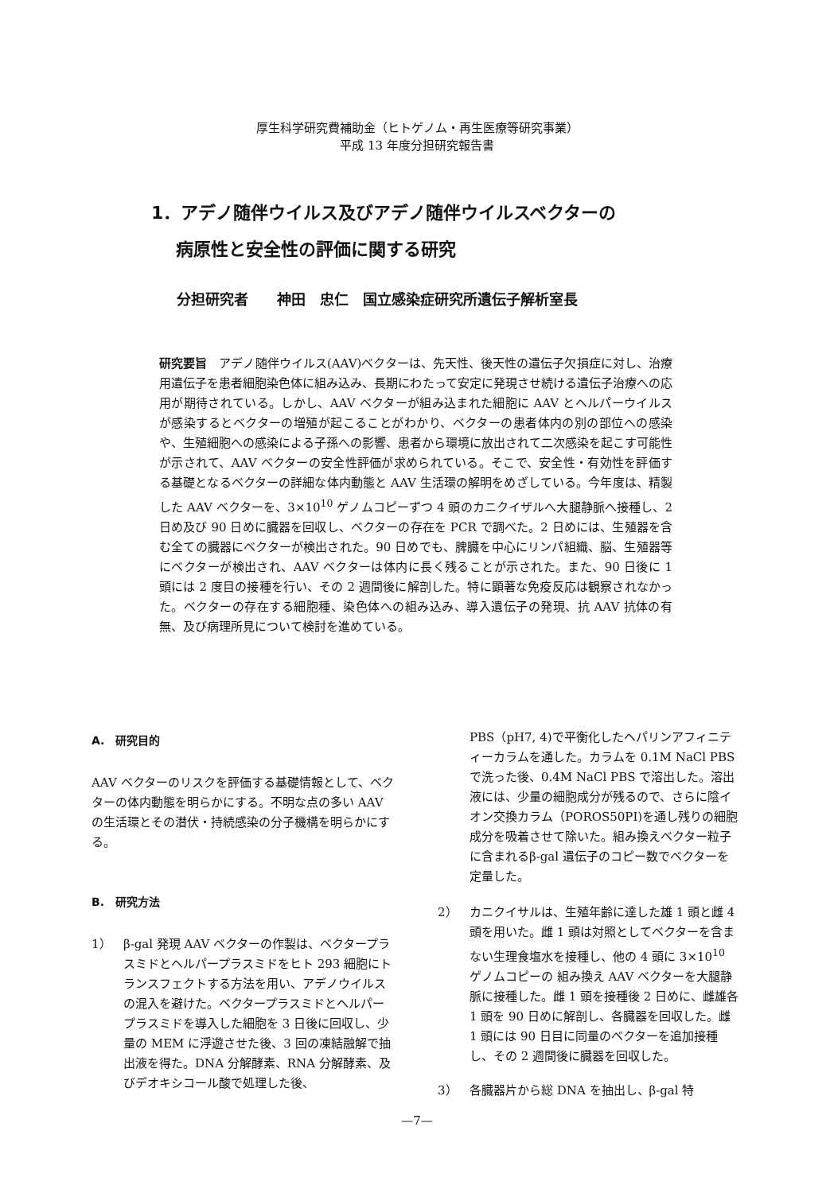厚生科学研究費補助金（ヒトゲノム・再生医療等研究事業）
平成 13 年度分担研究報告書
1．アデノ随伴ウイルス及びアデノ随伴ウイルスベクターの
病原性と安全性の評価に関する研究
分担研究者　　神田　忠仁　国立感染症研究所遺伝子解析室長
研究要旨　アデノ随伴ウイルス(AAV)ベクターは、先天性、後天性の遺伝子欠損症に対し、治療用遺伝子を患者細胞染色体に組み込み、長期にわたって安定に発現させ続ける遺伝子治療への応用が期待されている。しかし、AAV ベクターが組み込まれた細胞に AAV とヘルパーウイルスが感染するとベクターの増殖が起こることがわかり、ベクターの患者体内の別の部位への感染や、生殖細胞への感染による子孫への影響、患者から環境に放出されて二次感染を起こす可能性が示されて、AAV ベクターの安全性評価が求められている。そこで、安全性・有効性を評価する基礎となるベクターの詳細な体内動態と AAV 生活環の解明をめざしている。今年度は、精製した AAV ベクターを、3×10<sup>10</sup> ゲノムコピーずつ 4 頭のカニクイザルへ大腿静脈へ接種し、2 日め及び 90 日めに臓器を回収し、ベクターの存在を PCR で調べた。2 日めには、生殖器を含む全ての臓器にベクターが検出された。90 日めでも、脾臓を中心にリンパ組織、脳、生殖器等にベクターが検出され、AAV ベクターは体内に長く残ることが示された。また、90 日後に 1 頭には 2 度目の接種を行い、その 2 週間後に解剖した。特に顕著な免疫反応は観察されなかった。ベクターの存在する細胞種、染色体への組み込み、導入遺伝子の発現、抗 AAV 抗体の有無、及び病理所見について検討を進めている。
A.　研究目的
AAV ベクターのリスクを評価する基礎情報として、ベクターの体内動態を明らかにする。不明な点の多い AAV の生活環とその潜伏・持続感染の分子機構を明らかにする。
B.　研究方法
1） β-gal 発現 AAV ベクターの作製は、ベクタープラスミドとヘルパープラスミドをヒト 293 細胞にトランスフェクトする方法を用い、アデノウイルスの混入を避けた。ベクタープラスミドとヘルパープラスミドを導入した細胞を 3 日後に回収し、少量の MEM に浮遊させた後、3 回の凍結融解で抽出液を得た。DNA 分解酵素、RNA 分解酵素、及びデオキシコール酸で処理した後、
PBS（pH7, 4)で平衡化したヘパリンアフィニティーカラムを通した。カラムを 0.1M NaCl PBS で洗った後、0.4M NaCl PBS で溶出した。溶出液には、少量の細胞成分が残るので、さらに陰イオン交換カラム（POROS50PI)を通し残りの細胞成分を吸着させて除いた。組み換えベクター粒子に含まれるβ-gal 遺伝子のコピー数でベクターを定量した。
2） カニクイサルは、生殖年齢に達した雄 1 頭と雌 4 頭を用いた。雌 1 頭は対照としてベクターを含まない生理食塩水を接種し、他の 4 頭に 3×10<sup>10</sup> ゲノムコピーの 組み換え AAV ベクターを大腿静脈に接種した。雌 1 頭を接種後 2 日めに、雌雄各 1 頭を 90 日めに解剖し、各臓器を回収した。雌 1 頭には 90 日目に同量のベクターを追加接種し、その 2 週間後に臓器を回収した。
3） 各臓器片から総 DNA を抽出し、β-gal 特
—7—